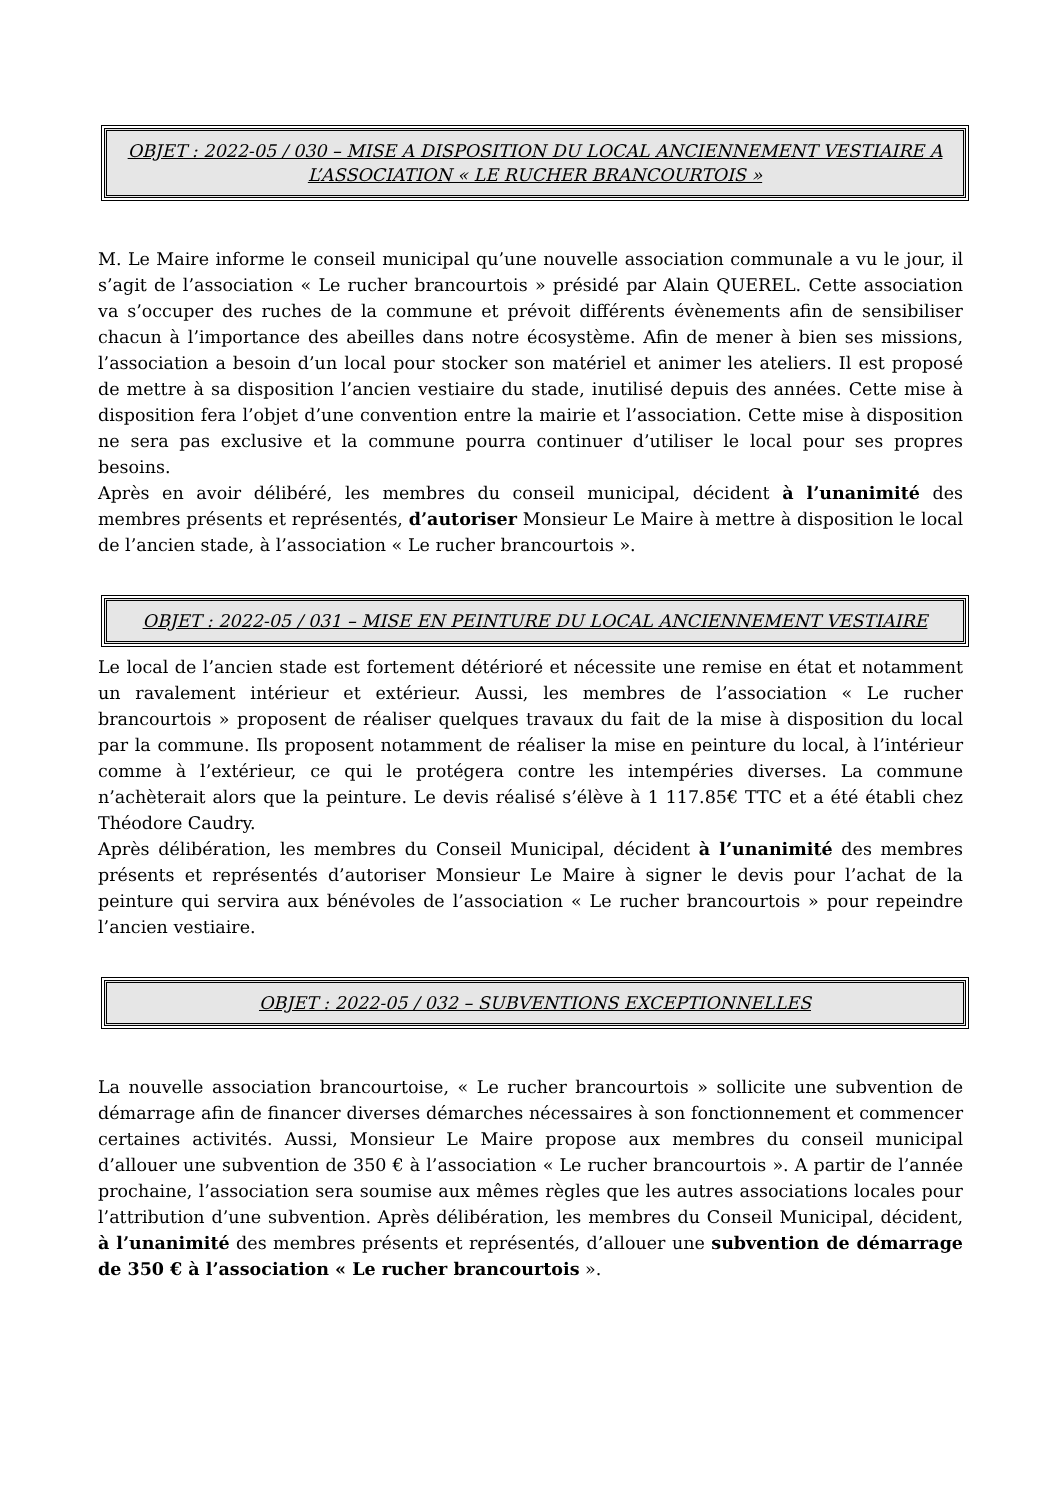OBJET : 2022-05 / 030 – MISE A DISPOSITION DU LOCAL ANCIENNEMENT VESTIAIRE A L’ASSOCIATION « LE RUCHER BRANCOURTOIS »
M. Le Maire informe le conseil municipal qu’une nouvelle association communale a vu le jour, il s’agit de l’association « Le rucher brancourtois » présidé par Alain QUEREL. Cette association va s’occuper des ruches de la commune et prévoit différents évènements afin de sensibiliser chacun à l’importance des abeilles dans notre écosystème. Afin de mener à bien ses missions, l’association a besoin d’un local pour stocker son matériel et animer les ateliers. Il est proposé de mettre à sa disposition l’ancien vestiaire du stade, inutilisé depuis des années. Cette mise à disposition fera l’objet d’une convention entre la mairie et l’association. Cette mise à disposition ne sera pas exclusive et la commune pourra continuer d’utiliser le local pour ses propres besoins.
Après en avoir délibéré, les membres du conseil municipal, décident à l’unanimité des membres présents et représentés, d’autoriser Monsieur Le Maire à mettre à disposition le local de l’ancien stade, à l’association « Le rucher brancourtois ».
OBJET : 2022-05 / 031 – MISE EN PEINTURE DU LOCAL ANCIENNEMENT VESTIAIRE
Le local de l’ancien stade est fortement détérioré et nécessite une remise en état et notamment un ravalement intérieur et extérieur. Aussi, les membres de l’association « Le rucher brancourtois » proposent de réaliser quelques travaux du fait de la mise à disposition du local par la commune. Ils proposent notamment de réaliser la mise en peinture du local, à l’intérieur comme à l’extérieur, ce qui le protégera contre les intempéries diverses. La commune n’achèterait alors que la peinture. Le devis réalisé s’élève à 1 117.85€ TTC et a été établi chez Théodore Caudry.
Après délibération, les membres du Conseil Municipal, décident à l’unanimité des membres présents et représentés d’autoriser Monsieur Le Maire à signer le devis pour l’achat de la peinture qui servira aux bénévoles de l’association « Le rucher brancourtois » pour repeindre l’ancien vestiaire.
OBJET : 2022-05 / 032 – SUBVENTIONS EXCEPTIONNELLES
La nouvelle association brancourtoise, « Le rucher brancourtois » sollicite une subvention de démarrage afin de financer diverses démarches nécessaires à son fonctionnement et commencer certaines activités. Aussi, Monsieur Le Maire propose aux membres du conseil municipal d’allouer une subvention de 350 € à l’association « Le rucher brancourtois ». A partir de l’année prochaine, l’association sera soumise aux mêmes règles que les autres associations locales pour l’attribution d’une subvention. Après délibération, les membres du Conseil Municipal, décident, à l’unanimité des membres présents et représentés, d’allouer une subvention de démarrage de 350 € à l’association « Le rucher brancourtois ».